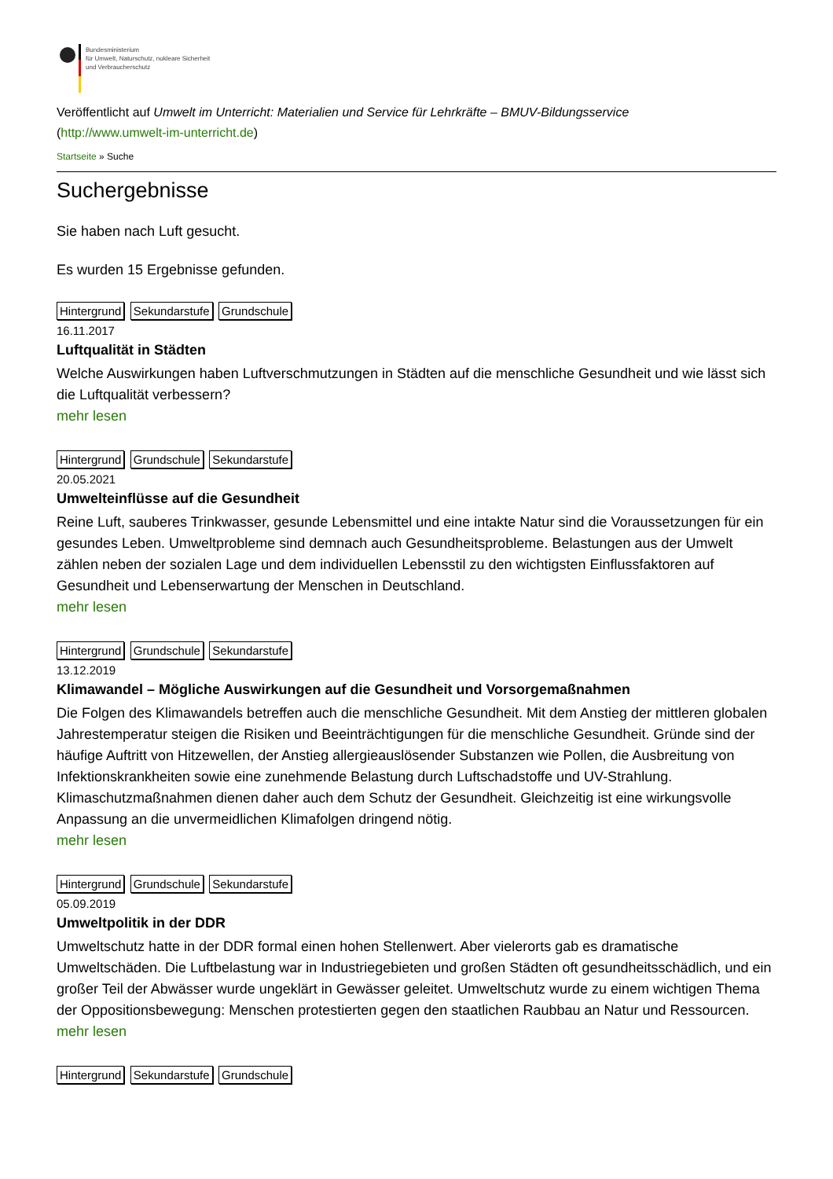Bundesministerium
für Umwelt, Naturschutz, nukleare Sicherheit
und Verbraucherschutz
Veröffentlicht auf Umwelt im Unterricht: Materialien und Service für Lehrkräfte – BMUV-Bildungsservice
(http://www.umwelt-im-unterricht.de)
Startseite » Suche
Suchergebnisse
Sie haben nach Luft gesucht.
Es wurden 15 Ergebnisse gefunden.
Hintergrund Sekundarstufe Grundschule
16.11.2017
Luftqualität in Städten
Welche Auswirkungen haben Luftverschmutzungen in Städten auf die menschliche Gesundheit und wie lässt sich die Luftqualität verbessern?
mehr lesen
Hintergrund Grundschule Sekundarstufe
20.05.2021
Umwelteinflüsse auf die Gesundheit
Reine Luft, sauberes Trinkwasser, gesunde Lebensmittel und eine intakte Natur sind die Voraussetzungen für ein gesundes Leben. Umweltprobleme sind demnach auch Gesundheitsprobleme. Belastungen aus der Umwelt zählen neben der sozialen Lage und dem individuellen Lebensstil zu den wichtigsten Einflussfaktoren auf Gesundheit und Lebenserwartung der Menschen in Deutschland.
mehr lesen
Hintergrund Grundschule Sekundarstufe
13.12.2019
Klimawandel – Mögliche Auswirkungen auf die Gesundheit und Vorsorgemaßnahmen
Die Folgen des Klimawandels betreffen auch die menschliche Gesundheit. Mit dem Anstieg der mittleren globalen Jahrestemperatur steigen die Risiken und Beeinträchtigungen für die menschliche Gesundheit. Gründe sind der häufige Auftritt von Hitzewellen, der Anstieg allergieauslösender Substanzen wie Pollen, die Ausbreitung von Infektionskrankheiten sowie eine zunehmende Belastung durch Luftschadstoffe und UV-Strahlung. Klimaschutzmaßnahmen dienen daher auch dem Schutz der Gesundheit. Gleichzeitig ist eine wirkungsvolle Anpassung an die unvermeidlichen Klimafolgen dringend nötig.
mehr lesen
Hintergrund Grundschule Sekundarstufe
05.09.2019
Umweltpolitik in der DDR
Umweltschutz hatte in der DDR formal einen hohen Stellenwert. Aber vielerorts gab es dramatische Umweltschäden. Die Luftbelastung war in Industriegebieten und großen Städten oft gesundheitsschädlich, und ein großer Teil der Abwässer wurde ungeklärt in Gewässer geleitet. Umweltschutz wurde zu einem wichtigen Thema der Oppositionsbewegung: Menschen protestierten gegen den staatlichen Raubbau an Natur und Ressourcen.
mehr lesen
Hintergrund Sekundarstufe Grundschule